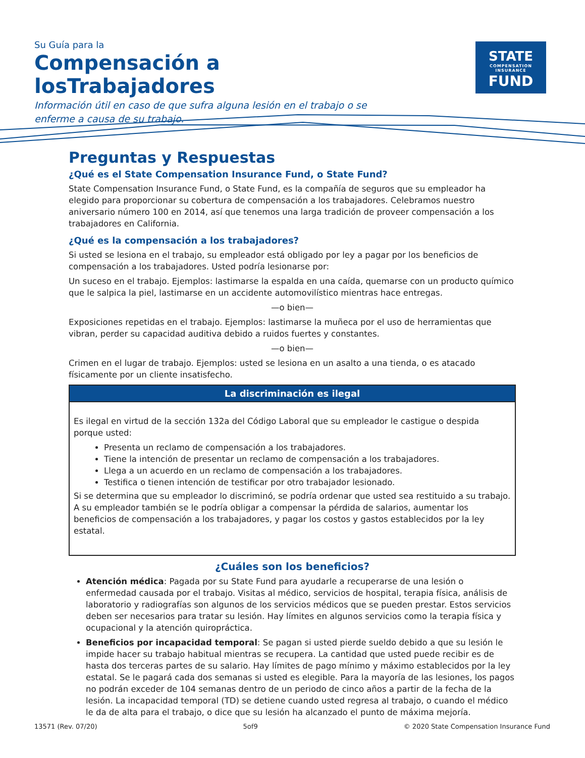Su Guía para la
Compensación a losTrabajadores
Información útil en caso de que sufra alguna lesión en el trabajo o se enferme a causa de su trabajo.
STATE
COMPENSATION
INSURANCE
FUND
Preguntas y Respuestas
¿Qué es el State Compensation Insurance Fund, o State Fund?
State Compensation Insurance Fund, o State Fund, es la compañía de seguros que su empleador ha elegido para proporcionar su cobertura de compensación a los trabajadores. Celebramos nuestro aniversario número 100 en 2014, así que tenemos una larga tradición de proveer compensación a los trabajadores en California.
¿Qué es la compensación a los trabajadores?
Si usted se lesiona en el trabajo, su empleador está obligado por ley a pagar por los beneficios de compensación a los trabajadores. Usted podría lesionarse por:
Un suceso en el trabajo. Ejemplos: lastimarse la espalda en una caída, quemarse con un producto químico que le salpica la piel, lastimarse en un accidente automovilístico mientras hace entregas.
—o bien—
Exposiciones repetidas en el trabajo. Ejemplos: lastimarse la muñeca por el uso de herramientas que vibran, perder su capacidad auditiva debido a ruidos fuertes y constantes.
—o bien—
Crimen en el lugar de trabajo. Ejemplos: usted se lesiona en un asalto a una tienda, o es atacado físicamente por un cliente insatisfecho.
La discriminación es ilegal
Es ilegal en virtud de la sección 132a del Código Laboral que su empleador le castigue o despida porque usted:
Presenta un reclamo de compensación a los trabajadores.
Tiene la intención de presentar un reclamo de compensación a los trabajadores.
Llega a un acuerdo en un reclamo de compensación a los trabajadores.
Testifica o tienen intención de testificar por otro trabajador lesionado.
Si se determina que su empleador lo discriminó, se podría ordenar que usted sea restituido a su trabajo. A su empleador también se le podría obligar a compensar la pérdida de salarios, aumentar los beneficios de compensación a los trabajadores, y pagar los costos y gastos establecidos por la ley estatal.
¿Cuáles son los beneficios?
Atención médica: Pagada por su State Fund para ayudarle a recuperarse de una lesión o enfermedad causada por el trabajo. Visitas al médico, servicios de hospital, terapia física, análisis de laboratorio y radiografías son algunos de los servicios médicos que se pueden prestar. Estos servicios deben ser necesarios para tratar su lesión. Hay límites en algunos servicios como la terapia física y ocupacional y la atención quiropráctica.
Beneficios por incapacidad temporal: Se pagan si usted pierde sueldo debido a que su lesión le impide hacer su trabajo habitual mientras se recupera. La cantidad que usted puede recibir es de hasta dos terceras partes de su salario. Hay límites de pago mínimo y máximo establecidos por la ley estatal. Se le pagará cada dos semanas si usted es elegible. Para la mayoría de las lesiones, los pagos no podrán exceder de 104 semanas dentro de un periodo de cinco años a partir de la fecha de la lesión. La incapacidad temporal (TD) se detiene cuando usted regresa al trabajo, o cuando el médico le da de alta para el trabajo, o dice que su lesión ha alcanzado el punto de máxima mejoría.
13571 (Rev. 07/20) 5of9 © 2020 State Compensation Insurance Fund